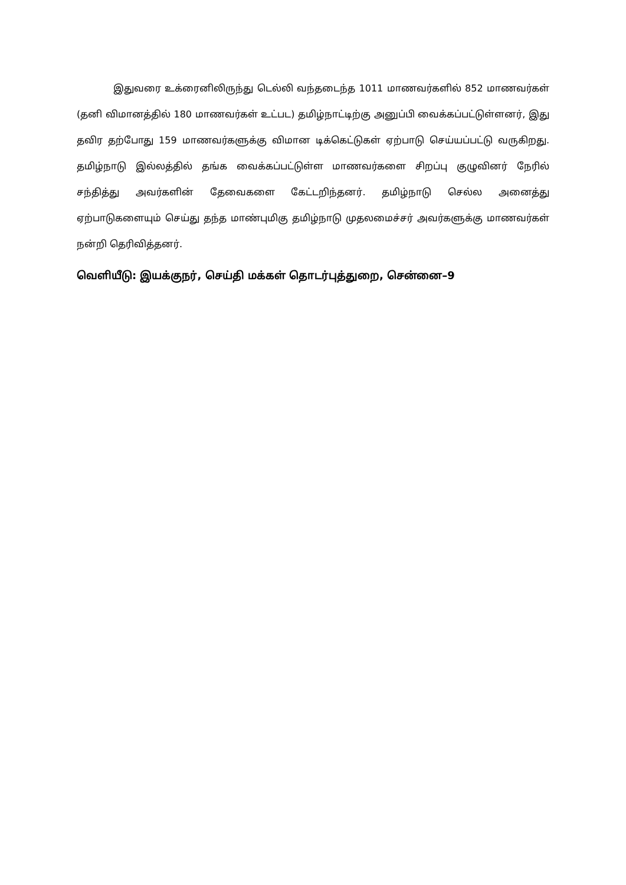இதுவரை உக்ரைனிலிருந்து டெல்லி வந்தடைந்த 1011 மாணவர்களில் 852 மாணவர்கள் (தனி விமானத்தில் 180 மாணவர்கள் உட்பட) தமிழ்நாட்டிற்கு அனுப்பி வைக்கப்பட்டுள்ளனர், இது தவிர தற்போது 159 மாணவர்களுக்கு விமான டிக்கெட்டுகள் ஏற்பாடு செய்யப்பட்டு வருகிறது. தமிழ்நாடு இல்லத்தில் தங்க வைக்கப்பட்டுள்ள மாணவர்களை சிறப்பு குழுவினர் நேரில் சந்தித்து அவர்களின் தேவைகளை கேட்டறிந்தனர். தமிழ்நாடு செல்ல அனைத்து ஏற்பாடுகளையும் செய்து தந்த மாண்புமிகு தமிழ்நாடு முதலமைச்சர் அவர்களுக்கு மாணவர்கள் நன்றி தெரிவித்தனர்.
வெளியீடு: இயக்குநர், செய்தி மக்கள் தொடர்புத்துறை, சென்னை–9